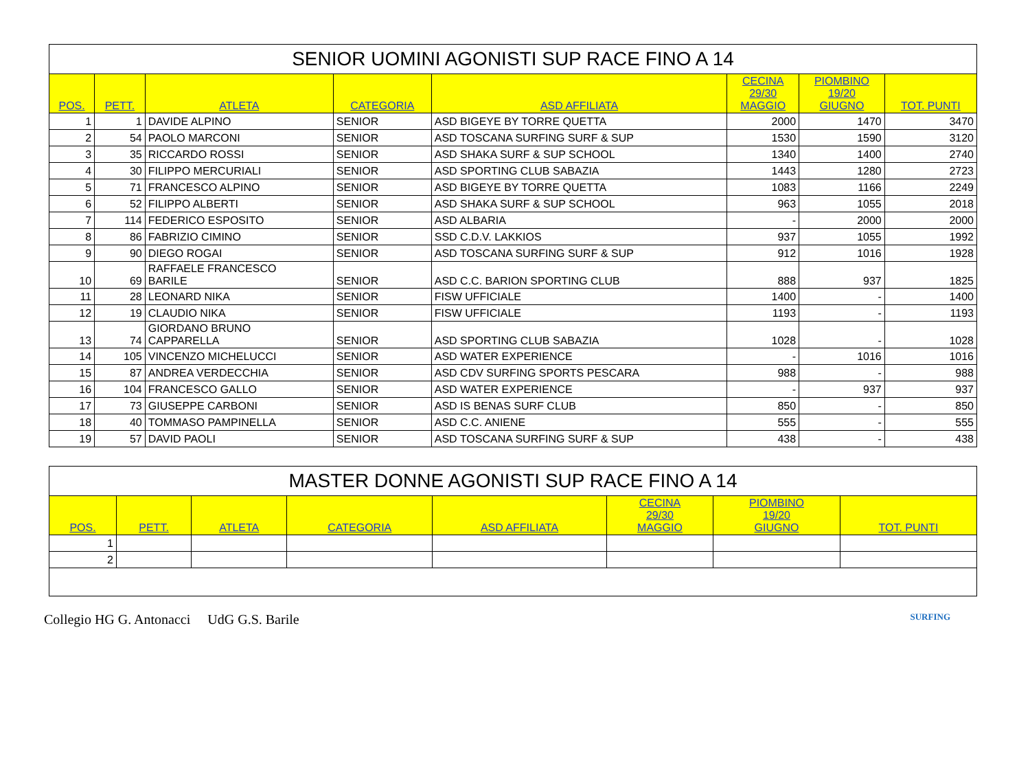| SENIOR UOMINI AGONISTI SUP RACE FINO A 14 | | | | | | | |
| --- | --- | --- | --- | --- | --- | --- | --- |
| POS. | PETT. | ATLETA | CATEGORIA | ASD AFFILIATA | CECINA 29/30 MAGGIO | PIOMBINO 19/20 GIUGNO | TOT. PUNTI |
| 1 | 1 | DAVIDE ALPINO | SENIOR | ASD BIGEYE BY TORRE QUETTA | 2000 | 1470 | 3470 |
| 2 | 54 | PAOLO MARCONI | SENIOR | ASD TOSCANA SURFING SURF & SUP | 1530 | 1590 | 3120 |
| 3 | 35 | RICCARDO ROSSI | SENIOR | ASD SHAKA SURF & SUP SCHOOL | 1340 | 1400 | 2740 |
| 4 | 30 | FILIPPO MERCURIALI | SENIOR | ASD SPORTING CLUB SABAZIA | 1443 | 1280 | 2723 |
| 5 | 71 | FRANCESCO ALPINO | SENIOR | ASD BIGEYE BY TORRE QUETTA | 1083 | 1166 | 2249 |
| 6 | 52 | FILIPPO ALBERTI | SENIOR | ASD SHAKA SURF & SUP SCHOOL | 963 | 1055 | 2018 |
| 7 | 114 | FEDERICO ESPOSITO | SENIOR | ASD ALBARIA | - | 2000 | 2000 |
| 8 | 86 | FABRIZIO CIMINO | SENIOR | SSD C.D.V. LAKKIOS | 937 | 1055 | 1992 |
| 9 | 90 | DIEGO ROGAI | SENIOR | ASD TOSCANA SURFING SURF & SUP | 912 | 1016 | 1928 |
| 10 | 69 | RAFFAELE FRANCESCO BARILE | SENIOR | ASD C.C. BARION SPORTING CLUB | 888 | 937 | 1825 |
| 11 | 28 | LEONARD NIKA | SENIOR | FISW UFFICIALE | 1400 | - | 1400 |
| 12 | 19 | CLAUDIO NIKA | SENIOR | FISW UFFICIALE | 1193 | - | 1193 |
| 13 | 74 | GIORDANO BRUNO CAPPARELLA | SENIOR | ASD SPORTING CLUB SABAZIA | 1028 | - | 1028 |
| 14 | 105 | VINCENZO MICHELUCCI | SENIOR | ASD WATER EXPERIENCE | - | 1016 | 1016 |
| 15 | 87 | ANDREA VERDECCHIA | SENIOR | ASD CDV SURFING SPORTS PESCARA | 988 | - | 988 |
| 16 | 104 | FRANCESCO GALLO | SENIOR | ASD WATER EXPERIENCE | - | 937 | 937 |
| 17 | 73 | GIUSEPPE CARBONI | SENIOR | ASD IS BENAS SURF CLUB | 850 | - | 850 |
| 18 | 40 | TOMMASO PAMPINELLA | SENIOR | ASD C.C. ANIENE | 555 | - | 555 |
| 19 | 57 | DAVID PAOLI | SENIOR | ASD TOSCANA SURFING SURF & SUP | 438 | - | 438 |
| MASTER DONNE AGONISTI SUP RACE FINO A 14 | | | | | | | |
| --- | --- | --- | --- | --- | --- | --- | --- |
| POS. | PETT. | ATLETA | CATEGORIA | ASD AFFILIATA | CECINA 29/30 MAGGIO | PIOMBINO 19/20 GIUGNO | TOT. PUNTI |
| 1 | | | | | | | |
| 2 | | | | | | | |
Collegio HG G. Antonacci UdG G.S. Barile SURFING